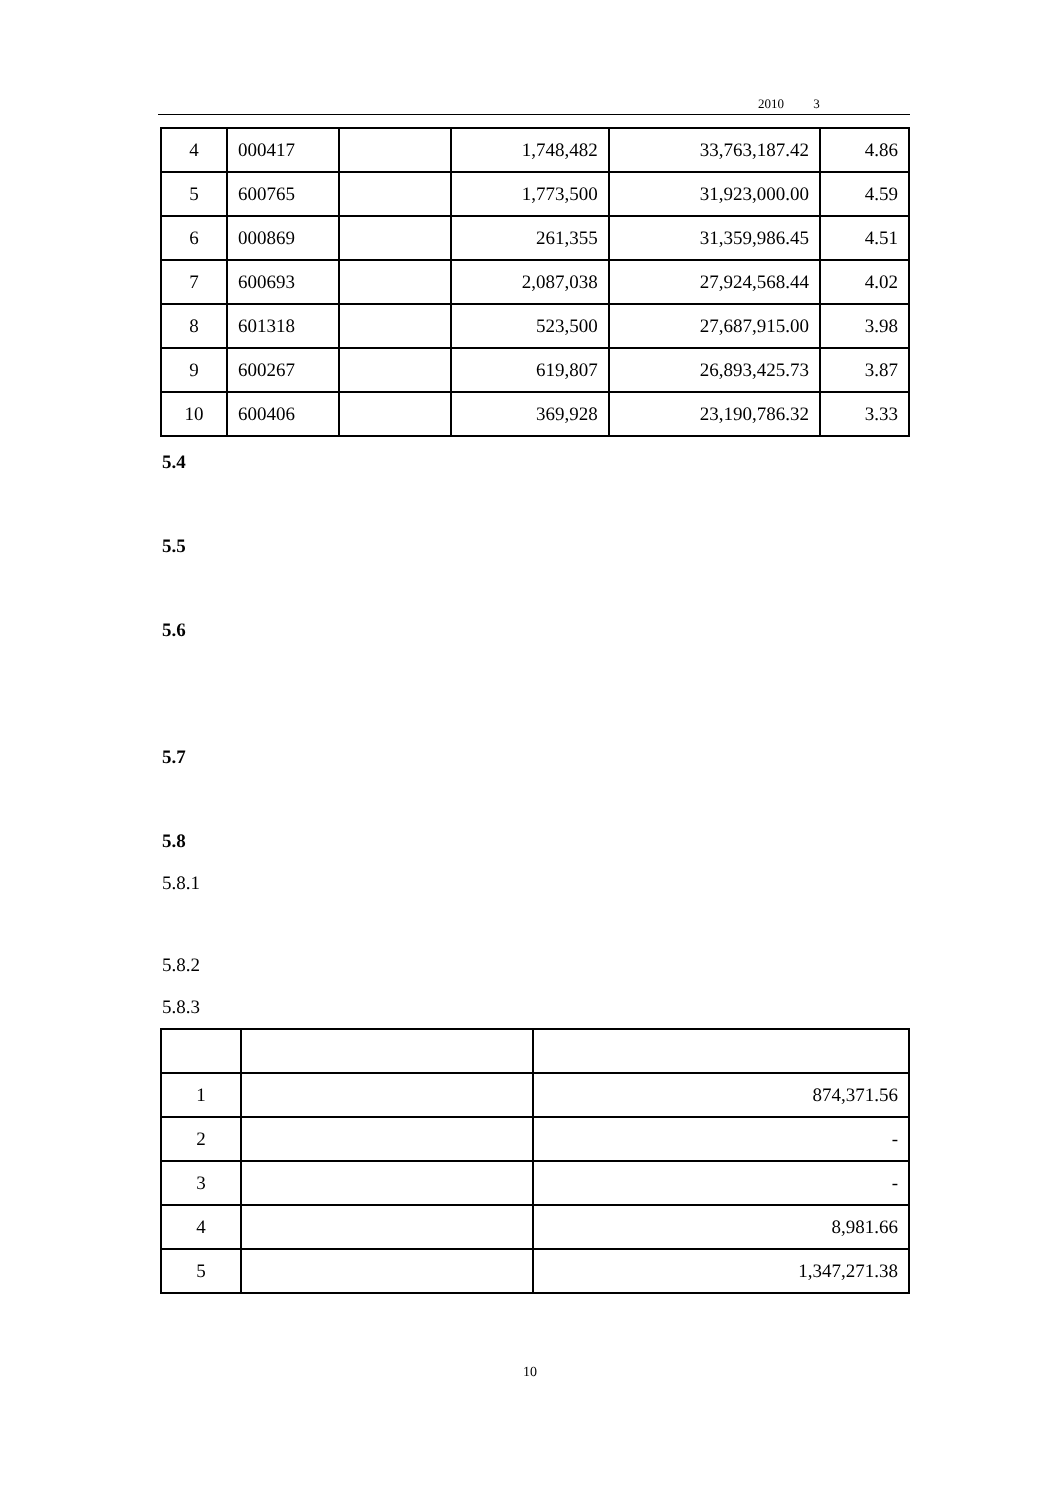2010 3
| 4 | 000417 | | 1,748,482 | 33,763,187.42 | 4.86 |
| 5 | 600765 | | 1,773,500 | 31,923,000.00 | 4.59 |
| 6 | 000869 | | 261,355 | 31,359,986.45 | 4.51 |
| 7 | 600693 | | 2,087,038 | 27,924,568.44 | 4.02 |
| 8 | 601318 | | 523,500 | 27,687,915.00 | 3.98 |
| 9 | 600267 | | 619,807 | 26,893,425.73 | 3.87 |
| 10 | 600406 | | 369,928 | 23,190,786.32 | 3.33 |
5.4
5.5
5.6
5.7
5.8
5.8.1
5.8.2
5.8.3
| 1 | | 874,371.56 |
| 2 | | - |
| 3 | | - |
| 4 | | 8,981.66 |
| 5 | | 1,347,271.38 |
10